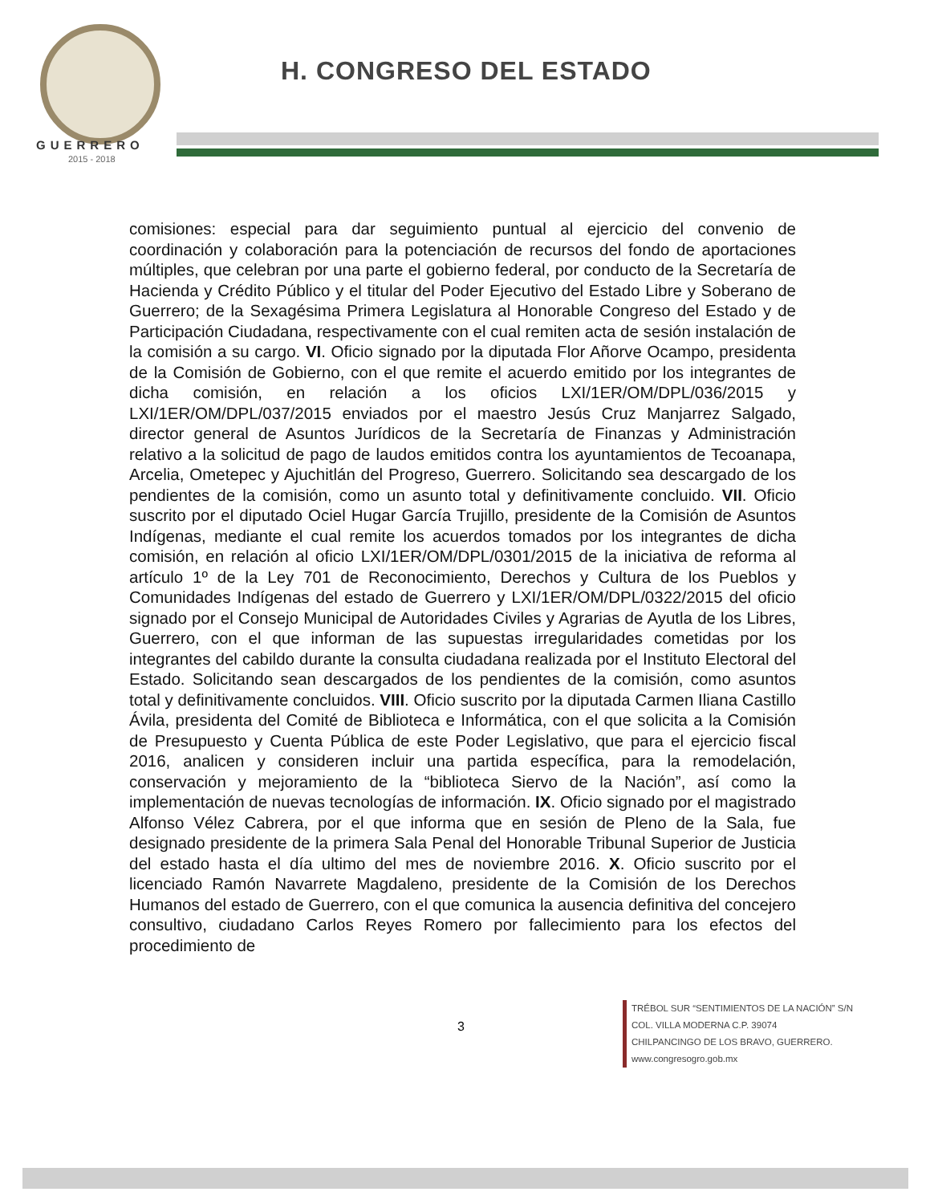GUERRERO
2015 - 2018
H. CONGRESO DEL ESTADO
comisiones: especial para dar seguimiento puntual al ejercicio del convenio de coordinación y colaboración para la potenciación de recursos del fondo de aportaciones múltiples, que celebran por una parte el gobierno federal, por conducto de la Secretaría de Hacienda y Crédito Público y el titular del Poder Ejecutivo del Estado Libre y Soberano de Guerrero; de la Sexagésima Primera Legislatura al Honorable Congreso del Estado y de Participación Ciudadana, respectivamente con el cual remiten acta de sesión instalación de la comisión a su cargo. VI. Oficio signado por la diputada Flor Añorve Ocampo, presidenta de la Comisión de Gobierno, con el que remite el acuerdo emitido por los integrantes de dicha comisión, en relación a los oficios LXI/1ER/OM/DPL/036/2015 y LXI/1ER/OM/DPL/037/2015 enviados por el maestro Jesús Cruz Manjarrez Salgado, director general de Asuntos Jurídicos de la Secretaría de Finanzas y Administración relativo a la solicitud de pago de laudos emitidos contra los ayuntamientos de Tecoanapa, Arcelia, Ometepec y Ajuchitlán del Progreso, Guerrero. Solicitando sea descargado de los pendientes de la comisión, como un asunto total y definitivamente concluido. VII. Oficio suscrito por el diputado Ociel Hugar García Trujillo, presidente de la Comisión de Asuntos Indígenas, mediante el cual remite los acuerdos tomados por los integrantes de dicha comisión, en relación al oficio LXI/1ER/OM/DPL/0301/2015 de la iniciativa de reforma al artículo 1º de la Ley 701 de Reconocimiento, Derechos y Cultura de los Pueblos y Comunidades Indígenas del estado de Guerrero y LXI/1ER/OM/DPL/0322/2015 del oficio signado por el Consejo Municipal de Autoridades Civiles y Agrarias de Ayutla de los Libres, Guerrero, con el que informan de las supuestas irregularidades cometidas por los integrantes del cabildo durante la consulta ciudadana realizada por el Instituto Electoral del Estado. Solicitando sean descargados de los pendientes de la comisión, como asuntos total y definitivamente concluidos. VIII. Oficio suscrito por la diputada Carmen Iliana Castillo Ávila, presidenta del Comité de Biblioteca e Informática, con el que solicita a la Comisión de Presupuesto y Cuenta Pública de este Poder Legislativo, que para el ejercicio fiscal 2016, analicen y consideren incluir una partida específica, para la remodelación, conservación y mejoramiento de la “biblioteca Siervo de la Nación”, así como la implementación de nuevas tecnologías de información. IX. Oficio signado por el magistrado Alfonso Vélez Cabrera, por el que informa que en sesión de Pleno de la Sala, fue designado presidente de la primera Sala Penal del Honorable Tribunal Superior de Justicia del estado hasta el día ultimo del mes de noviembre 2016. X. Oficio suscrito por el licenciado Ramón Navarrete Magdaleno, presidente de la Comisión de los Derechos Humanos del estado de Guerrero, con el que comunica la ausencia definitiva del concejero consultivo, ciudadano Carlos Reyes Romero por fallecimiento para los efectos del procedimiento de
3
TRÉBOL SUR “SENTIMIENTOS DE LA NACIÓN” S/N
COL. VILLA MODERNA C.P. 39074
CHILPANCINGO DE LOS BRAVO, GUERRERO.
www.congresogro.gob.mx